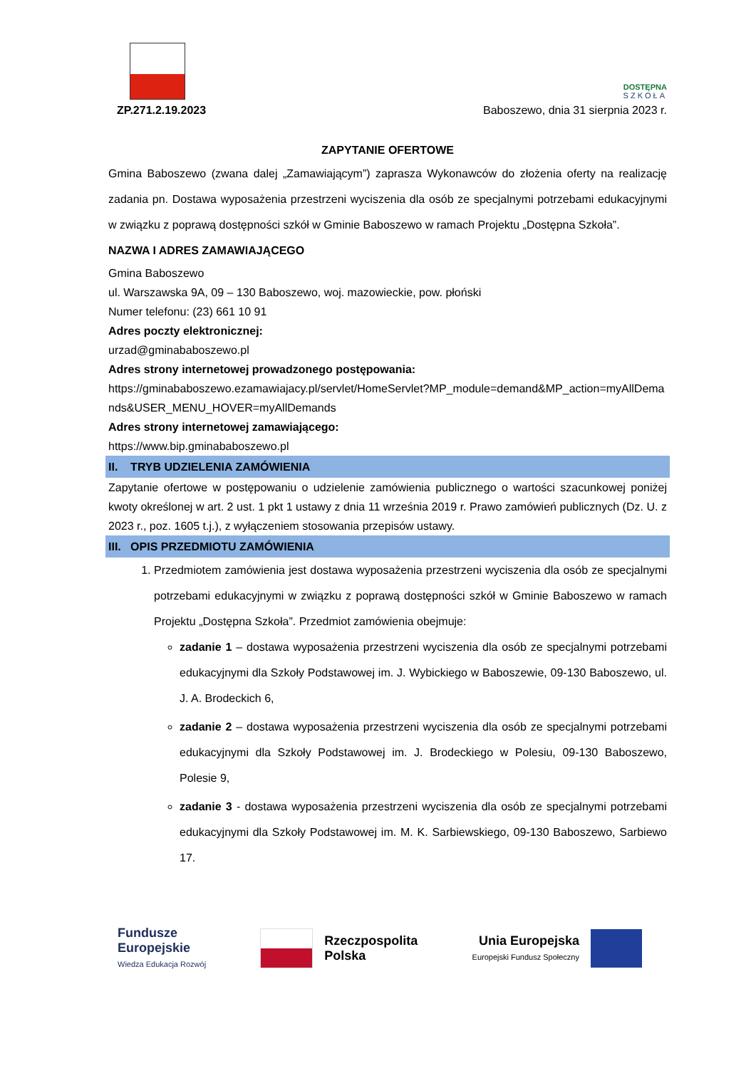DOSTĘPNA
SZKOŁA
ZP.271.2.19.2023 Baboszewo, dnia 31 sierpnia 2023 r.
ZAPYTANIE OFERTOWE
Gmina Baboszewo (zwana dalej „Zamawiającym”) zaprasza Wykonawców do złożenia oferty na realizację zadania pn. Dostawa wyposażenia przestrzeni wyciszenia dla osób ze specjalnymi potrzebami edukacyjnymi w związku z poprawą dostępności szkół w Gminie Baboszewo w ramach Projektu „Dostępna Szkoła”.
NAZWA I ADRES ZAMAWIAJĄCEGO
Gmina Baboszewo
ul. Warszawska 9A, 09 – 130 Baboszewo, woj. mazowieckie, pow. płoński
Numer telefonu: (23) 661 10 91
Adres poczty elektronicznej:
urzad@gminababoszewo.pl
Adres strony internetowej prowadzonego postępowania:
https://gminababoszewo.ezamawiajacy.pl/servlet/HomeServlet?MP_module=demand&MP_action=myAllDemands&USER_MENU_HOVER=myAllDemands
Adres strony internetowej zamawiającego:
https://www.bip.gminababoszewo.pl
II. TRYB UDZIELENIA ZAMÓWIENIA
Zapytanie ofertowe w postępowaniu o udzielenie zamówienia publicznego o wartości szacunkowej poniżej kwoty określonej w art. 2 ust. 1 pkt 1 ustawy z dnia 11 września 2019 r. Prawo zamówień publicznych (Dz. U. z 2023 r., poz. 1605 t.j.), z wyłączeniem stosowania przepisów ustawy.
III. OPIS PRZEDMIOTU ZAMÓWIENIA
1. Przedmiotem zamówienia jest dostawa wyposażenia przestrzeni wyciszenia dla osób ze specjalnymi potrzebami edukacyjnymi w związku z poprawą dostępności szkół w Gminie Baboszewo w ramach Projektu „Dostępna Szkoła”. Przedmiot zamówienia obejmuje:
zadanie 1 – dostawa wyposażenia przestrzeni wyciszenia dla osób ze specjalnymi potrzebami edukacyjnymi dla Szkoły Podstawowej im. J. Wybickiego w Baboszewie, 09-130 Baboszewo, ul. J. A. Brodeckich 6,
zadanie 2 – dostawa wyposażenia przestrzeni wyciszenia dla osób ze specjalnymi potrzebami edukacyjnymi dla Szkoły Podstawowej im. J. Brodeckiego w Polesiu, 09-130 Baboszewo, Polesie 9,
zadanie 3 - dostawa wyposażenia przestrzeni wyciszenia dla osób ze specjalnymi potrzebami edukacyjnymi dla Szkoły Podstawowej im. M. K. Sarbiewskiego, 09-130 Baboszewo, Sarbiewo 17.
Fundusze
Europejskie
Wiedza Edukacja Rozwój
Rzeczpospolita
Polska
Unia Europejska
Europejski Fundusz Społeczny